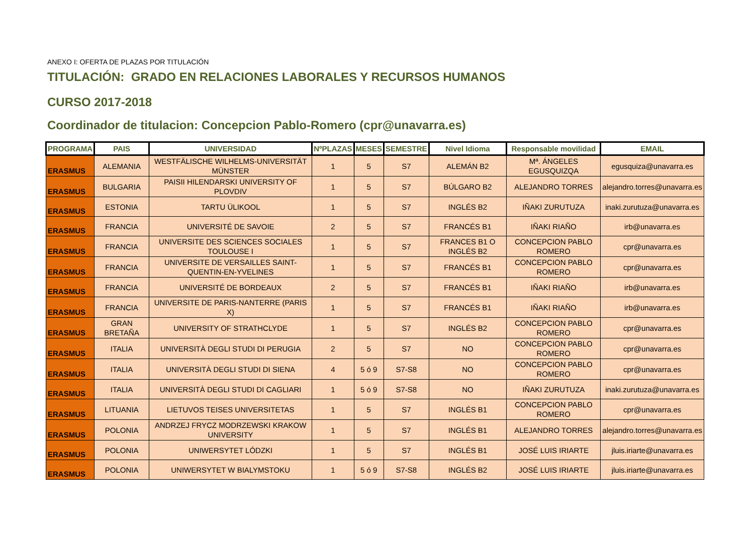ANEXO I: OFERTA DE PLAZAS POR TITULACIÓN
TITULACIÓN: GRADO EN RELACIONES LABORALES Y RECURSOS HUMANOS
CURSO 2017-2018
Coordinador de titulacion: Concepcion Pablo-Romero (cpr@unavarra.es)
| PROGRAMA | PAIS | UNIVERSIDAD | NºPLAZAS | MESES | SEMESTRE | Nivel Idioma | Responsable movilidad | EMAIL |
| --- | --- | --- | --- | --- | --- | --- | --- | --- |
| ERASMUS | ALEMANIA | WESTFÄLISCHE WILHELMS-UNIVERSITÄT MÜNSTER | 1 | 5 | S7 | ALEMÁN B2 | Mª. ÁNGELES EGUSQUIZQA | egusquiza@unavarra.es |
| ERASMUS | BULGARIA | PAISII HILENDARSKI UNIVERSITY OF PLOVDIV | 1 | 5 | S7 | BÚLGARO B2 | ALEJANDRO TORRES | alejandro.torres@unavarra.es |
| ERASMUS | ESTONIA | TARTU ÜLIKOOL | 1 | 5 | S7 | INGLÉS B2 | IÑAKI ZURUTUZA | inaki.zurutuza@unavarra.es |
| ERASMUS | FRANCIA | UNIVERSITÉ DE SAVOIE | 2 | 5 | S7 | FRANCÉS B1 | IÑAKI RIAÑO | irb@unavarra.es |
| ERASMUS | FRANCIA | UNIVERSITE DES SCIENCES SOCIALES TOULOUSE I | 1 | 5 | S7 | FRANCES B1 O INGLÉS B2 | CONCEPCION PABLO ROMERO | cpr@unavarra.es |
| ERASMUS | FRANCIA | UNIVERSITE DE VERSAILLES SAINT-QUENTIN-EN-YVELINES | 1 | 5 | S7 | FRANCÉS B1 | CONCEPCION PABLO ROMERO | cpr@unavarra.es |
| ERASMUS | FRANCIA | UNIVERSITÉ DE BORDEAUX | 2 | 5 | S7 | FRANCÉS B1 | IÑAKI RIAÑO | irb@unavarra.es |
| ERASMUS | FRANCIA | UNIVERSITE DE PARIS-NANTERRE (PARIS X) | 1 | 5 | S7 | FRANCÉS B1 | IÑAKI RIAÑO | irb@unavarra.es |
| ERASMUS | GRAN BRETAÑA | UNIVERSITY OF STRATHCLYDE | 1 | 5 | S7 | INGLÉS B2 | CONCEPCION PABLO ROMERO | cpr@unavarra.es |
| ERASMUS | ITALIA | UNIVERSITÀ DEGLI STUDI DI PERUGIA | 2 | 5 | S7 | NO | CONCEPCION PABLO ROMERO | cpr@unavarra.es |
| ERASMUS | ITALIA | UNIVERSITÀ DEGLI STUDI DI SIENA | 4 | 5 ó 9 | S7-S8 | NO | CONCEPCION PABLO ROMERO | cpr@unavarra.es |
| ERASMUS | ITALIA | UNIVERSITÀ DEGLI STUDI DI CAGLIARI | 1 | 5 ó 9 | S7-S8 | NO | IÑAKI ZURUTUZA | inaki.zurutuza@unavarra.es |
| ERASMUS | LITUANIA | LIETUVOS TEISES UNIVERSITETAS | 1 | 5 | S7 | INGLÉS B1 | CONCEPCION PABLO ROMERO | cpr@unavarra.es |
| ERASMUS | POLONIA | ANDRZEJ FRYCZ MODRZEWSKI KRAKOW UNIVERSITY | 1 | 5 | S7 | INGLÉS B1 | ALEJANDRO TORRES | alejandro.torres@unavarra.es |
| ERASMUS | POLONIA | UNIWERSYTET LÓDZKI | 1 | 5 | S7 | INGLÉS B1 | JOSÉ LUIS IRIARTE | jluis.iriarte@unavarra.es |
| ERASMUS | POLONIA | UNIWERSYTET W BIALYMSTOKU | 1 | 5 ó 9 | S7-S8 | INGLÉS B2 | JOSÉ LUIS IRIARTE | jluis.iriarte@unavarra.es |